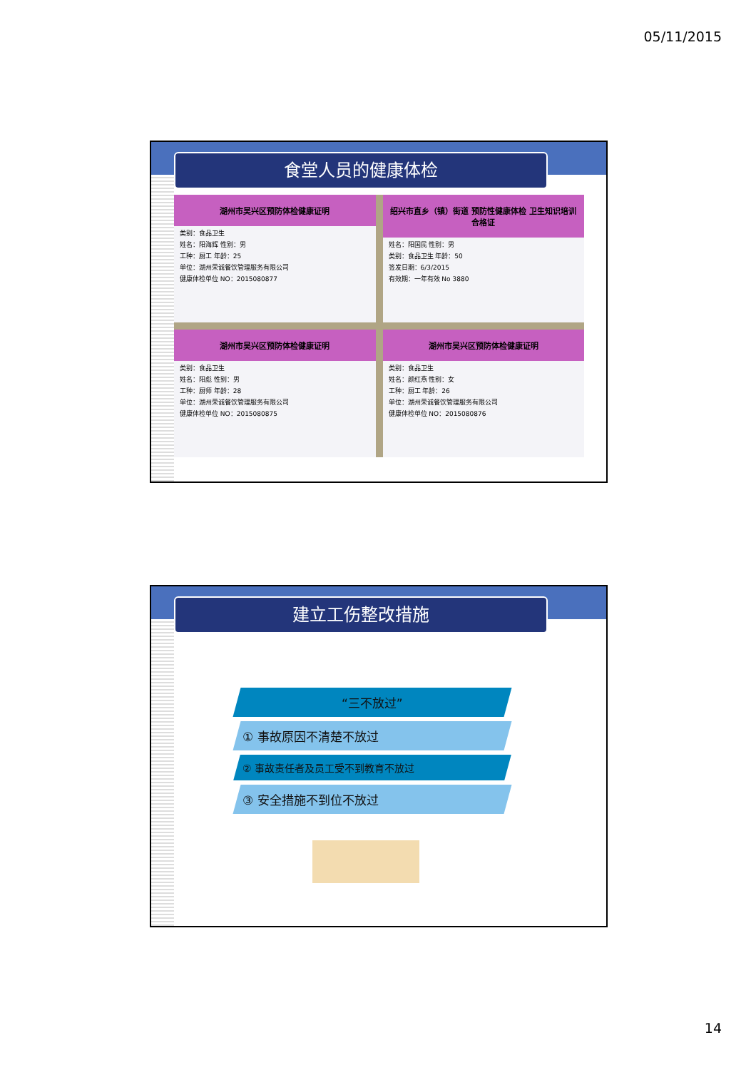05/11/2015
食堂人员的健康体检
湖州市吴兴区预防体检健康证明
类别：食品卫生
姓名：阳海辉 性别：男
工种：厨工 年龄：25
单位：湖州荣诚餐饮管理服务有限公司
健康体检单位 NO：2015080877
绍兴市直乡（镇）街道 预防性健康体检 卫生知识培训 合格证
姓名：阳国民 性别：男
类别：食品卫生 年龄：50
签发日期：6/3/2015
有效期：一年有效 No 3880
湖州市吴兴区预防体检健康证明
类别：食品卫生
姓名：阳彪 性别：男
工种：厨师 年龄：28
单位：湖州荣诚餐饮管理服务有限公司
健康体检单位 NO：2015080875
湖州市吴兴区预防体检健康证明
类别：食品卫生
姓名：颜红燕 性别：女
工种：厨工 年龄：26
单位：湖州荣诚餐饮管理服务有限公司
健康体检单位 NO：2015080876
建立工伤整改措施
“三不放过”
① 事故原因不清楚不放过
② 事故责任者及员工受不到教育不放过
③ 安全措施不到位不放过
14